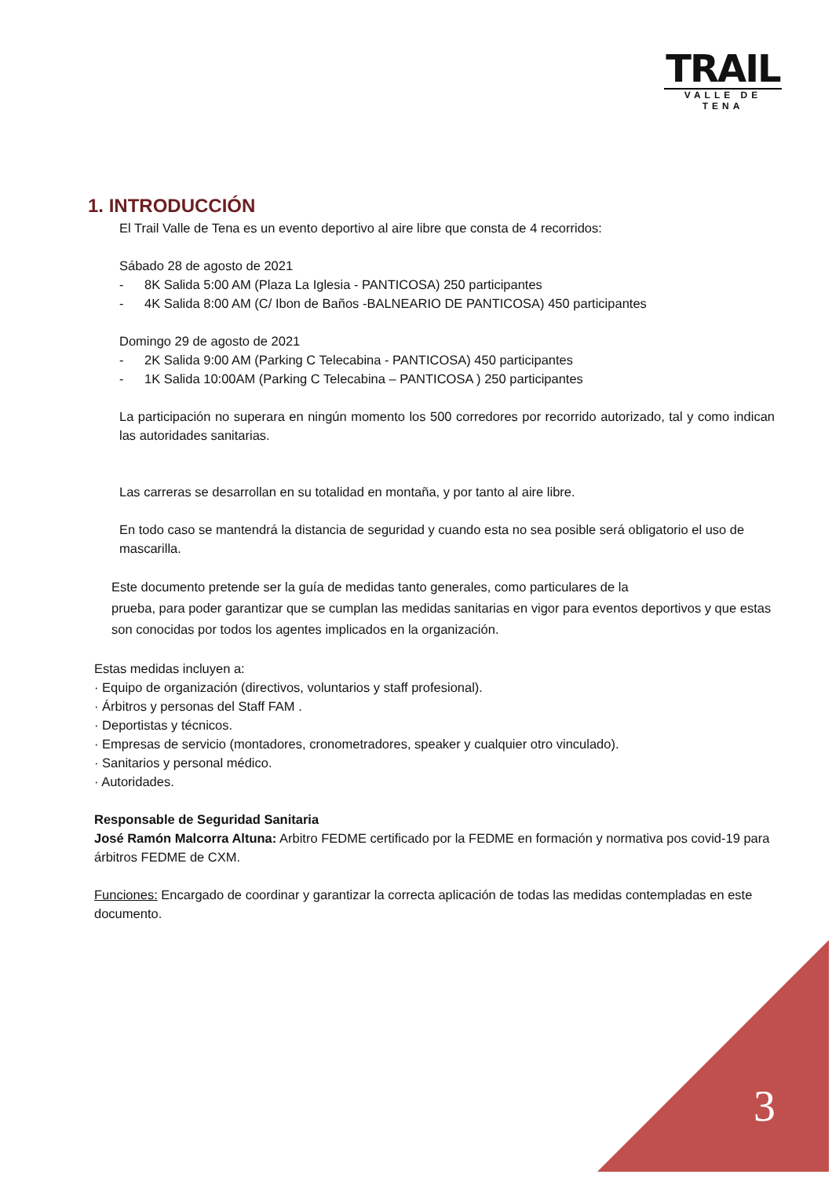TRAIL
VALLE DE TENA
1. INTRODUCCIÓN
El Trail Valle de Tena es un evento deportivo al aire libre que consta de 4 recorridos:
Sábado 28 de agosto de 2021
- 8K Salida 5:00 AM (Plaza La Iglesia - PANTICOSA) 250 participantes
- 4K Salida 8:00 AM (C/ Ibon de Baños -BALNEARIO DE PANTICOSA) 450 participantes
Domingo 29 de agosto de 2021
- 2K Salida 9:00 AM (Parking C Telecabina - PANTICOSA) 450 participantes
- 1K Salida 10:00AM (Parking C Telecabina – PANTICOSA ) 250 participantes
La participación no superara en ningún momento los 500 corredores por recorrido autorizado, tal y como indican las autoridades sanitarias.
Las carreras se desarrollan en su totalidad en montaña, y por tanto al aire libre.
En todo caso se mantendrá la distancia de seguridad y cuando esta no sea posible será obligatorio el uso de mascarilla.
Este documento pretende ser la guía de medidas tanto generales, como particulares de la
prueba, para poder garantizar que se cumplan las medidas sanitarias en vigor para eventos deportivos y que estas son conocidas por todos los agentes implicados en la organización.
Estas medidas incluyen a:
· Equipo de organización (directivos, voluntarios y staff profesional).
· Árbitros y personas del Staff FAM .
· Deportistas y técnicos.
· Empresas de servicio (montadores, cronometradores, speaker y cualquier otro vinculado).
· Sanitarios y personal médico.
· Autoridades.
Responsable de Seguridad Sanitaria
José Ramón Malcorra Altuna: Arbitro FEDME certificado por la FEDME en formación y normativa pos covid-19 para árbitros FEDME de CXM.
Funciones: Encargado de coordinar y garantizar la correcta aplicación de todas las medidas contempladas en este documento.
3